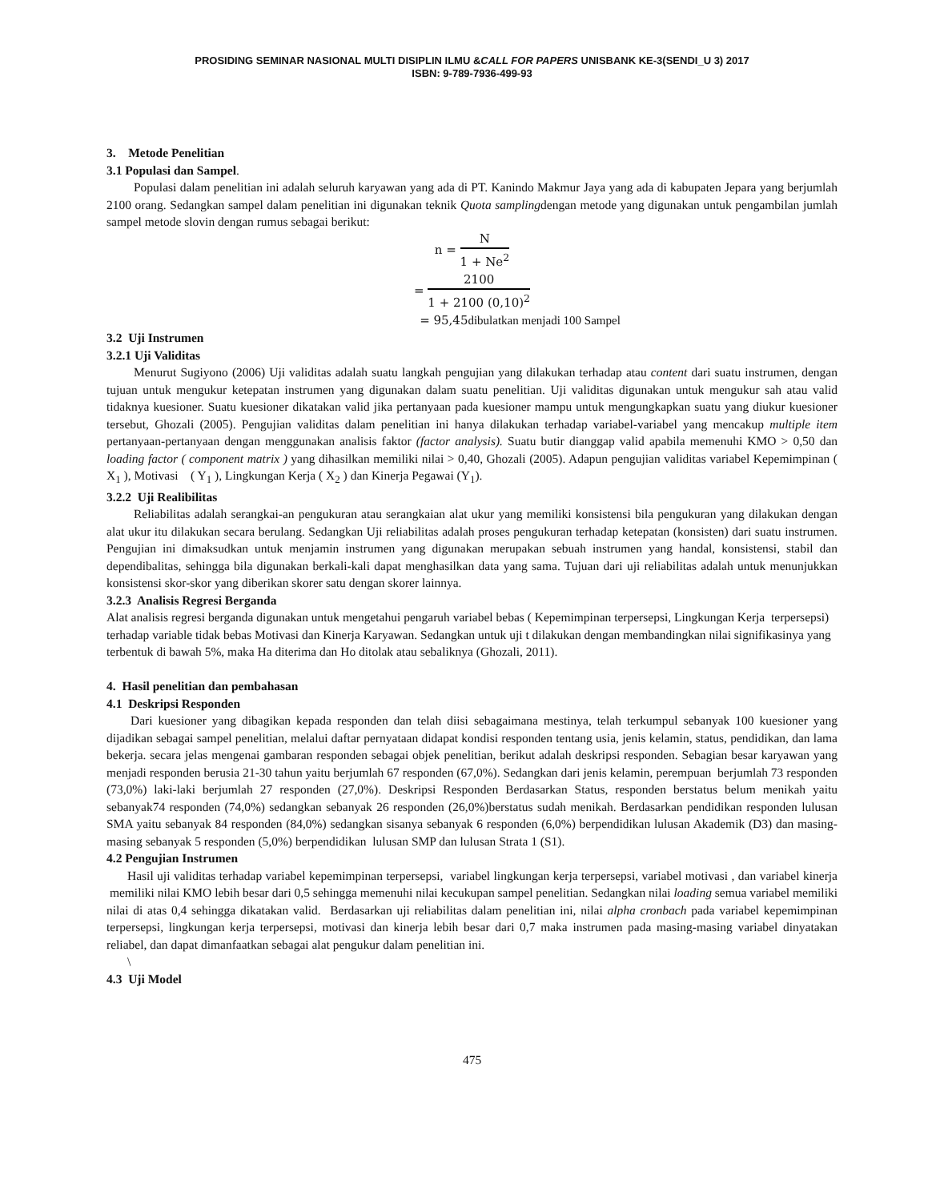PROSIDING SEMINAR NASIONAL MULTI DISIPLIN ILMU &CALL FOR PAPERS UNISBANK KE-3(SENDI_U 3) 2017
ISBN: 9-789-7936-499-93
3. Metode Penelitian
3.1 Populasi dan Sampel.
Populasi dalam penelitian ini adalah seluruh karyawan yang ada di PT. Kanindo Makmur Jaya yang ada di kabupaten Jepara yang berjumlah 2100 orang. Sedangkan sampel dalam penelitian ini digunakan teknik Quota samplingdengan metode yang digunakan untuk pengambilan jumlah sampel metode slovin dengan rumus sebagai berikut:
n = N 1 + Ne<sup>2</sup>
= 2100 1 + 2100 (0,10)<sup>2</sup>
= 95,45dibulatkan menjadi 100 Sampel
3.2 Uji Instrumen
3.2.1 Uji Validitas
Menurut Sugiyono (2006) Uji validitas adalah suatu langkah pengujian yang dilakukan terhadap atau content dari suatu instrumen, dengan tujuan untuk mengukur ketepatan instrumen yang digunakan dalam suatu penelitian. Uji validitas digunakan untuk mengukur sah atau valid tidaknya kuesioner. Suatu kuesioner dikatakan valid jika pertanyaan pada kuesioner mampu untuk mengungkapkan suatu yang diukur kuesioner tersebut, Ghozali (2005). Pengujian validitas dalam penelitian ini hanya dilakukan terhadap variabel-variabel yang mencakup multiple item pertanyaan-pertanyaan dengan menggunakan analisis faktor (factor analysis). Suatu butir dianggap valid apabila memenuhi KMO > 0,50 dan loading factor ( component matrix ) yang dihasilkan memiliki nilai > 0,40, Ghozali (2005). Adapun pengujian validitas variabel Kepemimpinan ( X<sub>1</sub> ), Motivasi ( Y<sub>1</sub> ), Lingkungan Kerja ( X<sub>2</sub> ) dan Kinerja Pegawai (Y<sub>1</sub>).
3.2.2 Uji Realibilitas
Reliabilitas adalah serangkai-an pengukuran atau serangkaian alat ukur yang memiliki konsistensi bila pengukuran yang dilakukan dengan alat ukur itu dilakukan secara berulang. Sedangkan Uji reliabilitas adalah proses pengukuran terhadap ketepatan (konsisten) dari suatu instrumen. Pengujian ini dimaksudkan untuk menjamin instrumen yang digunakan merupakan sebuah instrumen yang handal, konsistensi, stabil dan dependibalitas, sehingga bila digunakan berkali-kali dapat menghasilkan data yang sama. Tujuan dari uji reliabilitas adalah untuk menunjukkan konsistensi skor-skor yang diberikan skorer satu dengan skorer lainnya.
3.2.3 Analisis Regresi Berganda
Alat analisis regresi berganda digunakan untuk mengetahui pengaruh variabel bebas ( Kepemimpinan terpersepsi, Lingkungan Kerja terpersepsi) terhadap variable tidak bebas Motivasi dan Kinerja Karyawan. Sedangkan untuk uji t dilakukan dengan membandingkan nilai signifikasinya yang terbentuk di bawah 5%, maka Ha diterima dan Ho ditolak atau sebaliknya (Ghozali, 2011).
4. Hasil penelitian dan pembahasan
4.1 Deskripsi Responden
Dari kuesioner yang dibagikan kepada responden dan telah diisi sebagaimana mestinya, telah terkumpul sebanyak 100 kuesioner yang dijadikan sebagai sampel penelitian, melalui daftar pernyataan didapat kondisi responden tentang usia, jenis kelamin, status, pendidikan, dan lama bekerja. secara jelas mengenai gambaran responden sebagai objek penelitian, berikut adalah deskripsi responden. Sebagian besar karyawan yang menjadi responden berusia 21-30 tahun yaitu berjumlah 67 responden (67,0%). Sedangkan dari jenis kelamin, perempuan berjumlah 73 responden (73,0%) laki-laki berjumlah 27 responden (27,0%). Deskripsi Responden Berdasarkan Status, responden berstatus belum menikah yaitu sebanyak74 responden (74,0%) sedangkan sebanyak 26 responden (26,0%)berstatus sudah menikah. Berdasarkan pendidikan responden lulusan SMA yaitu sebanyak 84 responden (84,0%) sedangkan sisanya sebanyak 6 responden (6,0%) berpendidikan lulusan Akademik (D3) dan masing-masing sebanyak 5 responden (5,0%) berpendidikan lulusan SMP dan lulusan Strata 1 (S1).
4.2 Pengujian Instrumen
Hasil uji validitas terhadap variabel kepemimpinan terpersepsi, variabel lingkungan kerja terpersepsi, variabel motivasi , dan variabel kinerja memiliki nilai KMO lebih besar dari 0,5 sehingga memenuhi nilai kecukupan sampel penelitian. Sedangkan nilai loading semua variabel memiliki nilai di atas 0,4 sehingga dikatakan valid. Berdasarkan uji reliabilitas dalam penelitian ini, nilai alpha cronbach pada variabel kepemimpinan terpersepsi, lingkungan kerja terpersepsi, motivasi dan kinerja lebih besar dari 0,7 maka instrumen pada masing-masing variabel dinyatakan reliabel, dan dapat dimanfaatkan sebagai alat pengukur dalam penelitian ini.
\
4.3 Uji Model
475